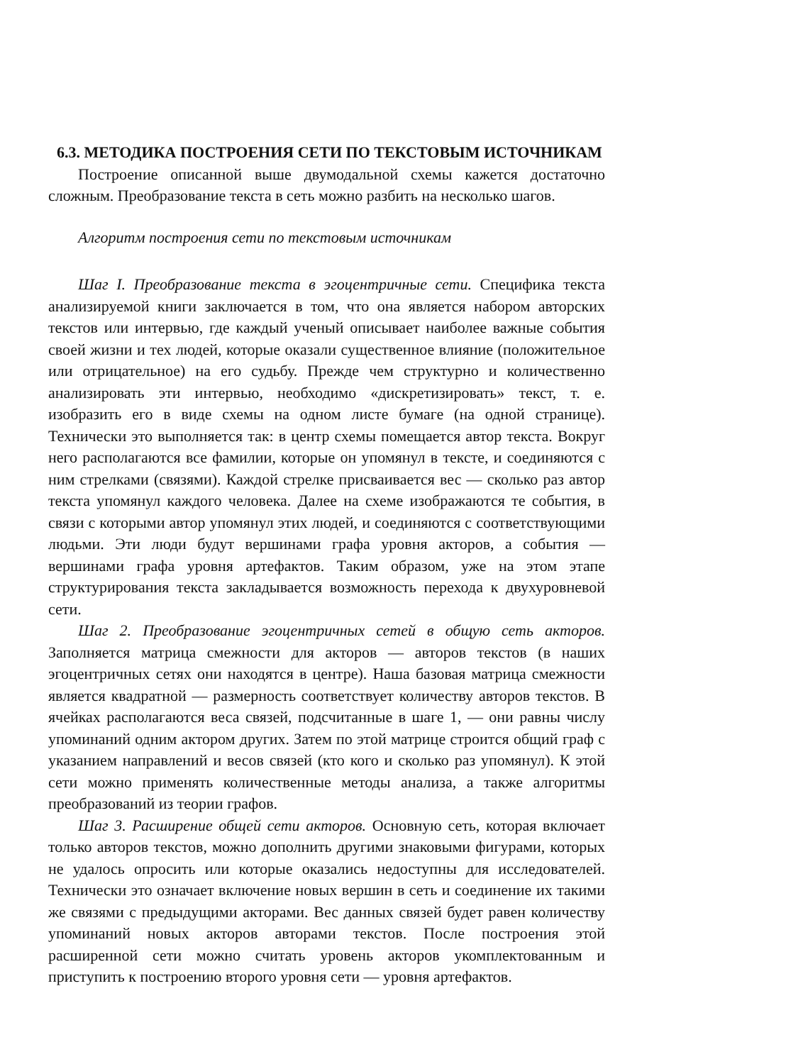6.3. МЕТОДИКА ПОСТРОЕНИЯ СЕТИ ПО ТЕКСТОВЫМ ИСТОЧНИКАМ
Построение описанной выше двумодальной схемы кажется достаточно сложным. Преобразование текста в сеть можно разбить на несколько шагов.
Алгоритм построения сети по текстовым источникам
Шаг I. Преобразование текста в эгоцентричные сети. Специфика текста анализируемой книги заключается в том, что она является набором авторских текстов или интервью, где каждый ученый описывает наиболее важные события своей жизни и тех людей, которые оказали существенное влияние (положительное или отрицательное) на его судьбу. Прежде чем структурно и количественно анализировать эти интервью, необходимо «дискретизировать» текст, т. е. изобразить его в виде схемы на одном листе бумаге (на одной странице). Технически это выполняется так: в центр схемы помещается автор текста. Вокруг него располагаются все фамилии, которые он упомянул в тексте, и соединяются с ним стрелками (связями). Каждой стрелке присваивается вес — сколько раз автор текста упомянул каждого человека. Далее на схеме изображаются те события, в связи с которыми автор упомянул этих людей, и соединяются с соответствующими людьми. Эти люди будут вершинами графа уровня акторов, а события — вершинами графа уровня артефактов. Таким образом, уже на этом этапе структурирования текста закладывается возможность перехода к двухуровневой сети.
Шаг 2. Преобразование эгоцентричных сетей в общую сеть акторов. Заполняется матрица смежности для акторов — авторов текстов (в наших эгоцентричных сетях они находятся в центре). Наша базовая матрица смежности является квадратной — размерность соответствует количеству авторов текстов. В ячейках располагаются веса связей, подсчитанные в шаге 1, — они равны числу упоминаний одним актором других. Затем по этой матрице строится общий граф с указанием направлений и весов связей (кто кого и сколько раз упомянул). К этой сети можно применять количественные методы анализа, а также алгоритмы преобразований из теории графов.
Шаг 3. Расширение общей сети акторов. Основную сеть, которая включает только авторов текстов, можно дополнить другими знаковыми фигурами, которых не удалось опросить или которые оказались недоступны для исследователей. Технически это означает включение новых вершин в сеть и соединение их такими же связями с предыдущими акторами. Вес данных связей будет равен количеству упоминаний новых акторов авторами текстов. После построения этой расширенной сети можно считать уровень акторов укомплектованным и приступить к построению второго уровня сети — уровня артефактов.